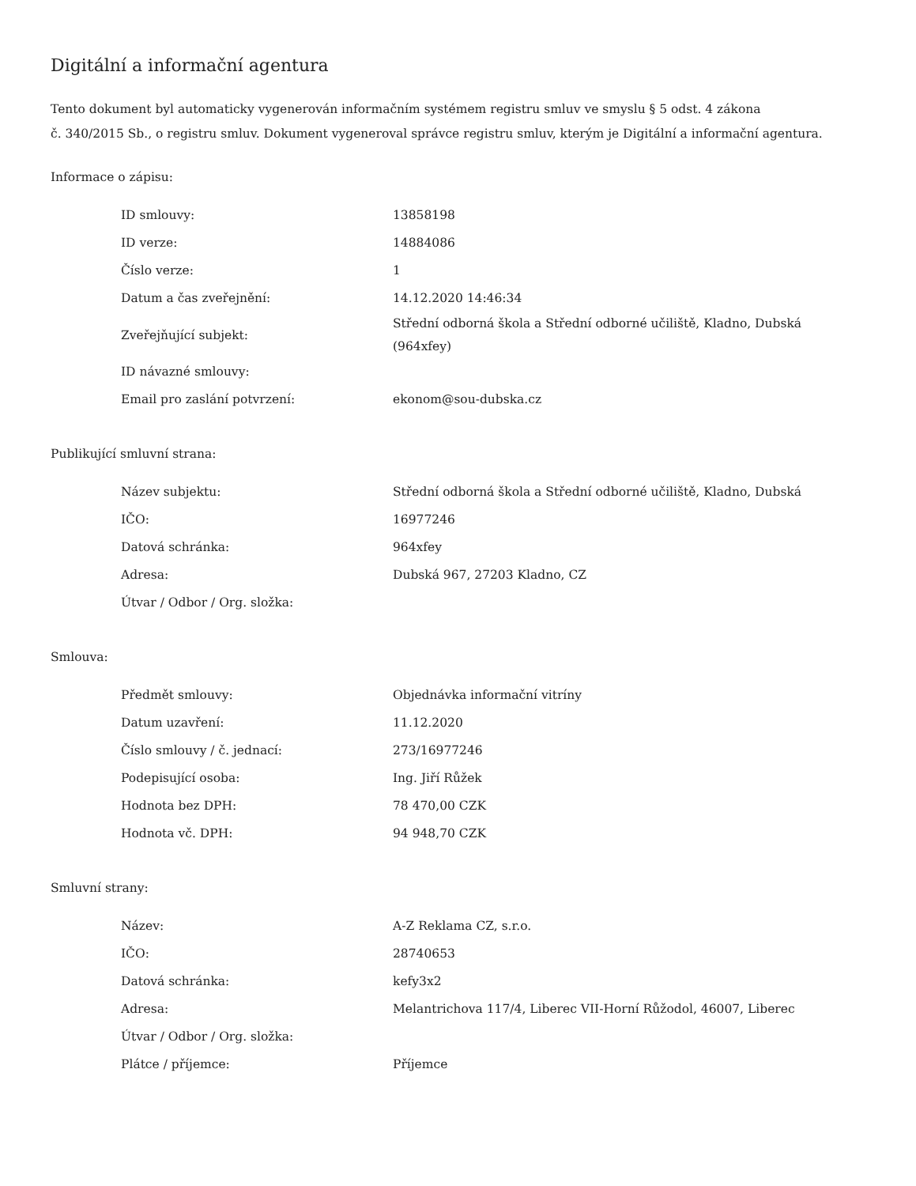Digitální a informační agentura
Tento dokument byl automaticky vygenerován informačním systémem registru smluv ve smyslu § 5 odst. 4 zákona
č. 340/2015 Sb., o registru smluv. Dokument vygeneroval správce registru smluv, kterým je Digitální a informační agentura.
Informace o zápisu:
| ID smlouvy: | 13858198 |
| ID verze: | 14884086 |
| Číslo verze: | 1 |
| Datum a čas zveřejnění: | 14.12.2020 14:46:34 |
| Zveřejňující subjekt: | Střední odborná škola a Střední odborné učiliště, Kladno, Dubská (964xfey) |
| ID návazné smlouvy: | |
| Email pro zaslání potvrzení: | ekonom@sou-dubska.cz |
Publikující smluvní strana:
| Název subjektu: | Střední odborná škola a Střední odborné učiliště, Kladno, Dubská |
| IČO: | 16977246 |
| Datová schránka: | 964xfey |
| Adresa: | Dubská 967, 27203 Kladno, CZ |
| Útvar / Odbor / Org. složka: | |
Smlouva:
| Předmět smlouvy: | Objednávka informační vitríny |
| Datum uzavření: | 11.12.2020 |
| Číslo smlouvy / č. jednací: | 273/16977246 |
| Podepisující osoba: | Ing. Jiří Růžek |
| Hodnota bez DPH: | 78 470,00 CZK |
| Hodnota vč. DPH: | 94 948,70 CZK |
Smluvní strany:
| Název: | A-Z Reklama CZ, s.r.o. |
| IČO: | 28740653 |
| Datová schránka: | kefy3x2 |
| Adresa: | Melantrichova 117/4, Liberec VII-Horní Růžodol, 46007, Liberec |
| Útvar / Odbor / Org. složka: | |
| Plátce / příjemce: | Příjemce |